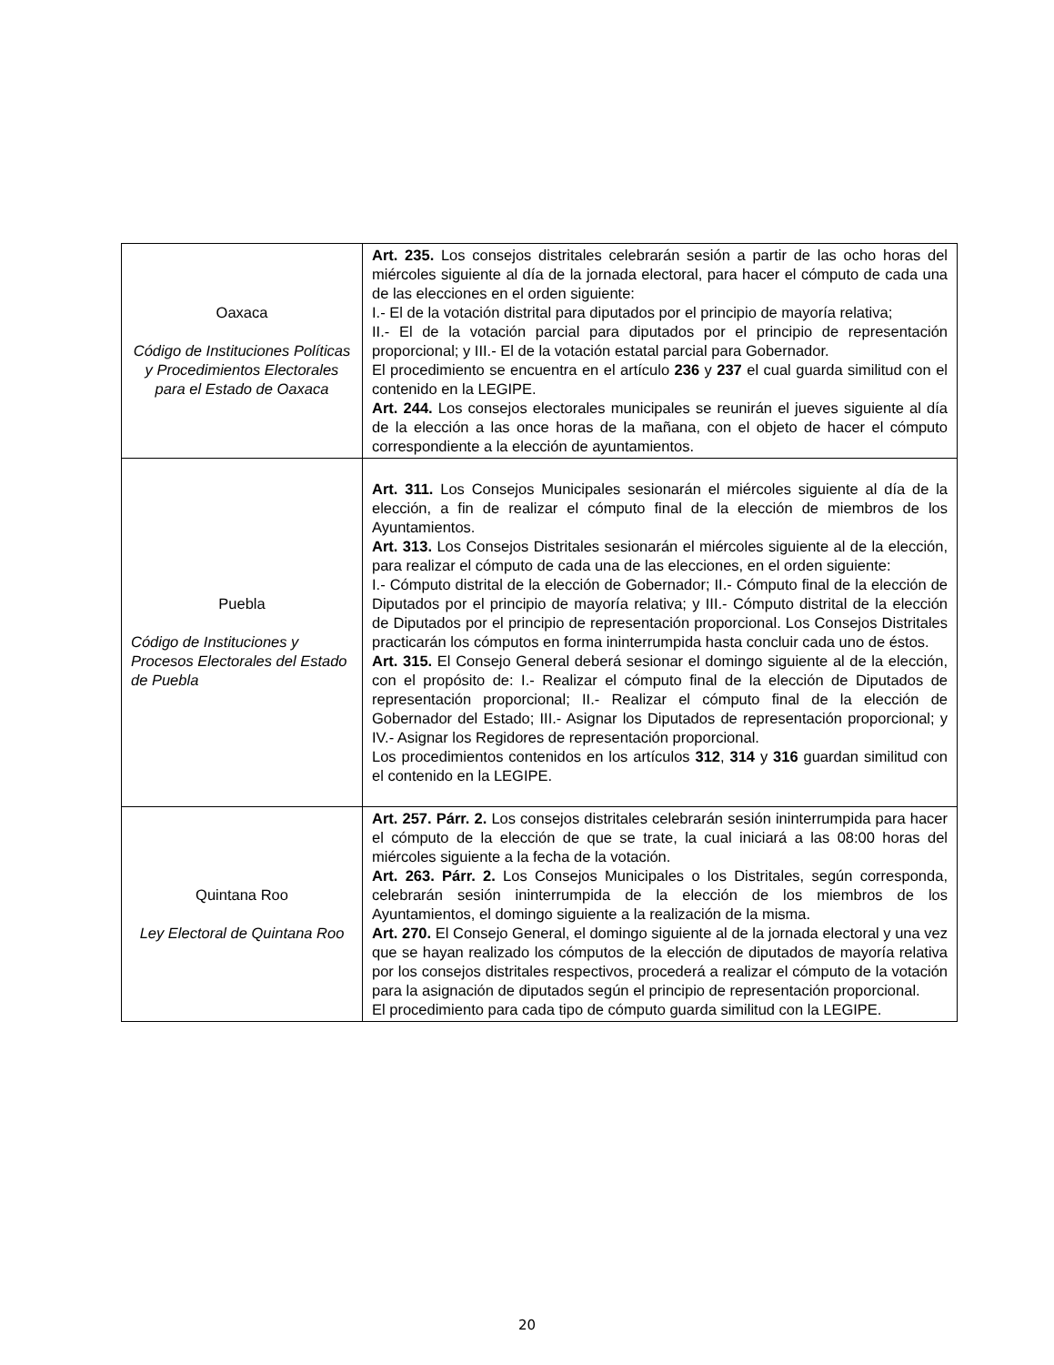| Oaxaca Código de Instituciones Políticas y Procedimientos Electorales para el Estado de Oaxaca | Art. 235. Los consejos distritales celebrarán sesión a partir de las ocho horas del miércoles siguiente al día de la jornada electoral, para hacer el cómputo de cada una de las elecciones en el orden siguiente: I.- El de la votación distrital para diputados por el principio de mayoría relativa; II.- El de la votación parcial para diputados por el principio de representación proporcional; y III.- El de la votación estatal parcial para Gobernador. El procedimiento se encuentra en el artículo 236 y 237 el cual guarda similitud con el contenido en la LEGIPE. Art. 244. Los consejos electorales municipales se reunirán el jueves siguiente al día de la elección a las once horas de la mañana, con el objeto de hacer el cómputo correspondiente a la elección de ayuntamientos. |
| Puebla Código de Instituciones y Procesos Electorales del Estado de Puebla | Art. 311. Los Consejos Municipales sesionarán el miércoles siguiente al día de la elección, a fin de realizar el cómputo final de la elección de miembros de los Ayuntamientos. Art. 313. Los Consejos Distritales sesionarán el miércoles siguiente al de la elección, para realizar el cómputo de cada una de las elecciones, en el orden siguiente: I.- Cómputo distrital de la elección de Gobernador; II.- Cómputo final de la elección de Diputados por el principio de mayoría relativa; y III.- Cómputo distrital de la elección de Diputados por el principio de representación proporcional. Los Consejos Distritales practicarán los cómputos en forma ininterrumpida hasta concluir cada uno de éstos. Art. 315. El Consejo General deberá sesionar el domingo siguiente al de la elección, con el propósito de: I.- Realizar el cómputo final de la elección de Diputados de representación proporcional; II.- Realizar el cómputo final de la elección de Gobernador del Estado; III.- Asignar los Diputados de representación proporcional; y IV.- Asignar los Regidores de representación proporcional. Los procedimientos contenidos en los artículos 312 , 314 y 316 guardan similitud con el contenido en la LEGIPE. |
| Quintana Roo Ley Electoral de Quintana Roo | Art. 257. Párr. 2. Los consejos distritales celebrarán sesión ininterrumpida para hacer el cómputo de la elección de que se trate, la cual iniciará a las 08:00 horas del miércoles siguiente a la fecha de la votación. Art. 263. Párr. 2. Los Consejos Municipales o los Distritales, según corresponda, celebrarán sesión ininterrumpida de la elección de los miembros de los Ayuntamientos, el domingo siguiente a la realización de la misma. Art. 270. El Consejo General, el domingo siguiente al de la jornada electoral y una vez que se hayan realizado los cómputos de la elección de diputados de mayoría relativa por los consejos distritales respectivos, procederá a realizar el cómputo de la votación para la asignación de diputados según el principio de representación proporcional. El procedimiento para cada tipo de cómputo guarda similitud con la LEGIPE. |
20